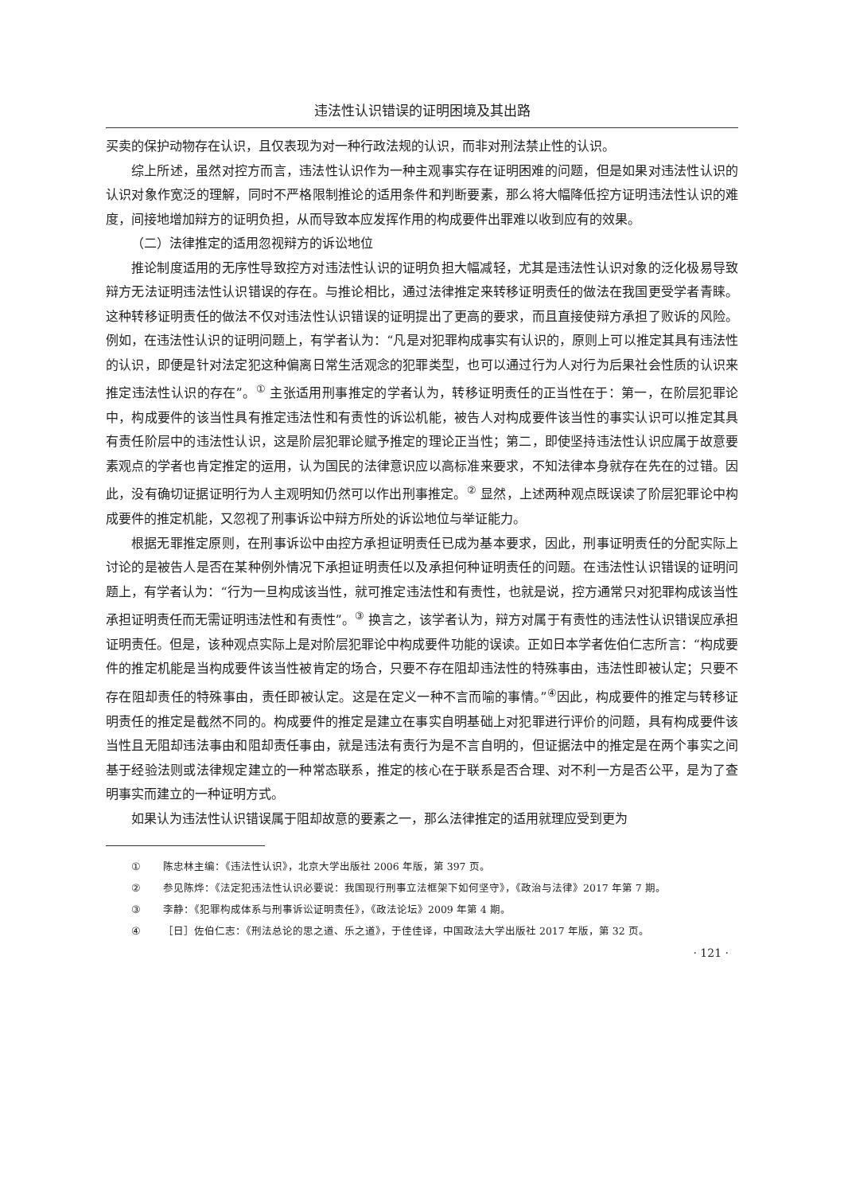违法性认识错误的证明困境及其出路
买卖的保护动物存在认识，且仅表现为对一种行政法规的认识，而非对刑法禁止性的认识。
综上所述，虽然对控方而言，违法性认识作为一种主观事实存在证明困难的问题，但是如果对违法性认识的认识对象作宽泛的理解，同时不严格限制推论的适用条件和判断要素，那么将大幅降低控方证明违法性认识的难度，间接地增加辩方的证明负担，从而导致本应发挥作用的构成要件出罪难以收到应有的效果。
（二）法律推定的适用忽视辩方的诉讼地位
推论制度适用的无序性导致控方对违法性认识的证明负担大幅减轻，尤其是违法性认识对象的泛化极易导致辩方无法证明违法性认识错误的存在。与推论相比，通过法律推定来转移证明责任的做法在我国更受学者青睐。这种转移证明责任的做法不仅对违法性认识错误的证明提出了更高的要求，而且直接使辩方承担了败诉的风险。例如，在违法性认识的证明问题上，有学者认为：“凡是对犯罪构成事实有认识的，原则上可以推定其具有违法性的认识，即便是针对法定犯这种偏离日常生活观念的犯罪类型，也可以通过行为人对行为后果社会性质的认识来推定违法性认识的存在”。<sup>①</sup> 主张适用刑事推定的学者认为，转移证明责任的正当性在于：第一，在阶层犯罪论中，构成要件的该当性具有推定违法性和有责性的诉讼机能，被告人对构成要件该当性的事实认识可以推定其具有责任阶层中的违法性认识，这是阶层犯罪论赋予推定的理论正当性；第二，即使坚持违法性认识应属于故意要素观点的学者也肯定推定的运用，认为国民的法律意识应以高标准来要求，不知法律本身就存在先在的过错。因此，没有确切证据证明行为人主观明知仍然可以作出刑事推定。<sup>②</sup> 显然，上述两种观点既误读了阶层犯罪论中构成要件的推定机能，又忽视了刑事诉讼中辩方所处的诉讼地位与举证能力。
根据无罪推定原则，在刑事诉讼中由控方承担证明责任已成为基本要求，因此，刑事证明责任的分配实际上讨论的是被告人是否在某种例外情况下承担证明责任以及承担何种证明责任的问题。在违法性认识错误的证明问题上，有学者认为：“行为一旦构成该当性，就可推定违法性和有责性，也就是说，控方通常只对犯罪构成该当性承担证明责任而无需证明违法性和有责性”。<sup>③</sup> 换言之，该学者认为，辩方对属于有责性的违法性认识错误应承担证明责任。但是，该种观点实际上是对阶层犯罪论中构成要件功能的误读。正如日本学者佐伯仁志所言：“构成要件的推定机能是当构成要件该当性被肯定的场合，只要不存在阻却违法性的特殊事由，违法性即被认定；只要不存在阻却责任的特殊事由，责任即被认定。这是在定义一种不言而喻的事情。”<sup>④</sup>因此，构成要件的推定与转移证明责任的推定是截然不同的。构成要件的推定是建立在事实自明基础上对犯罪进行评价的问题，具有构成要件该当性且无阻却违法事由和阻却责任事由，就是违法有责行为是不言自明的，但证据法中的推定是在两个事实之间基于经验法则或法律规定建立的一种常态联系，推定的核心在于联系是否合理、对不利一方是否公平，是为了查明事实而建立的一种证明方式。
如果认为违法性认识错误属于阻却故意的要素之一，那么法律推定的适用就理应受到更为
① 陈忠林主编：《违法性认识》，北京大学出版社 2006 年版，第 397 页。
② 参见陈烨：《法定犯违法性认识必要说：我国现行刑事立法框架下如何坚守》，《政治与法律》2017 年第 7 期。
③ 李静：《犯罪构成体系与刑事诉讼证明责任》，《政法论坛》2009 年第 4 期。
④ ［日］佐伯仁志：《刑法总论的思之道、乐之道》，于佳佳译，中国政法大学出版社 2017 年版，第 32 页。
· 121 ·